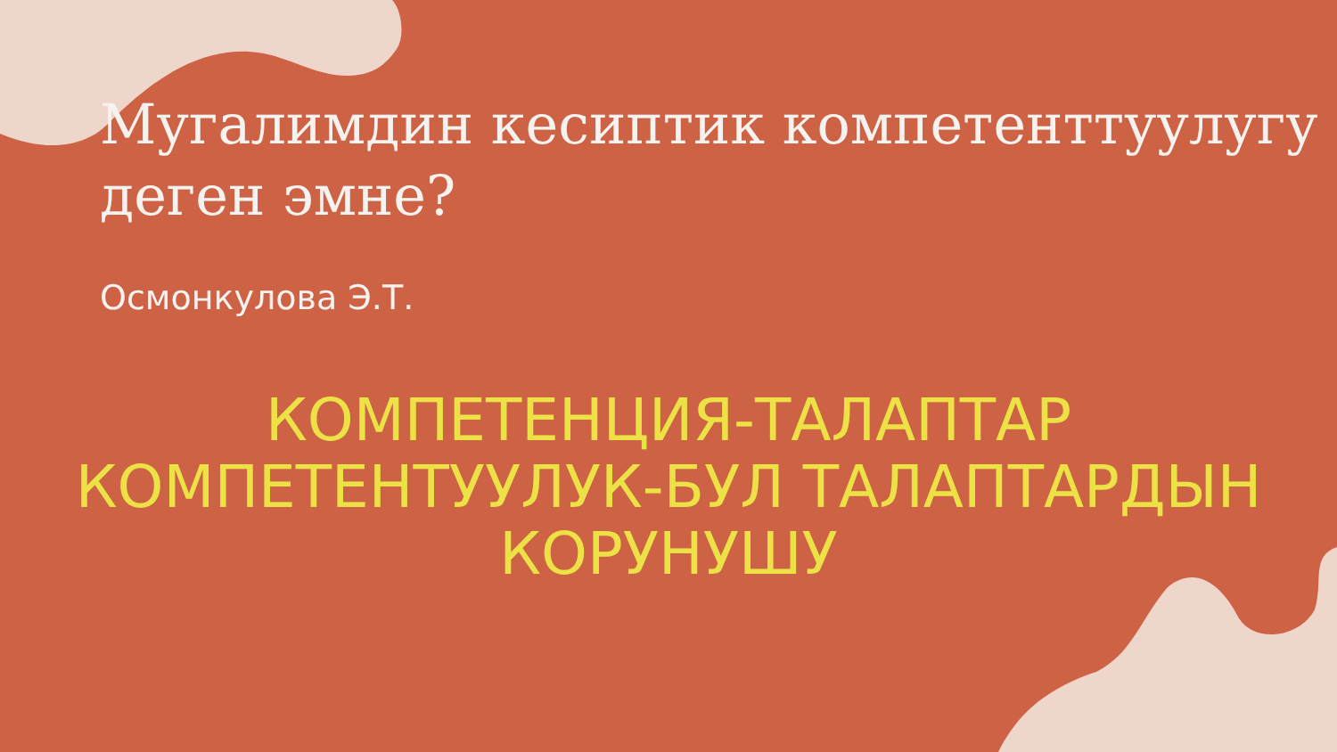Мугалимдин кесиптик компетенттуулугу деген эмне?
Осмонкулова Э.Т.
КОМПЕТЕНЦИЯ-ТАЛАПТАР
КОМПЕТЕНТУУЛУК-БУЛ ТАЛАПТАРДЫН
КОРУНУШУ